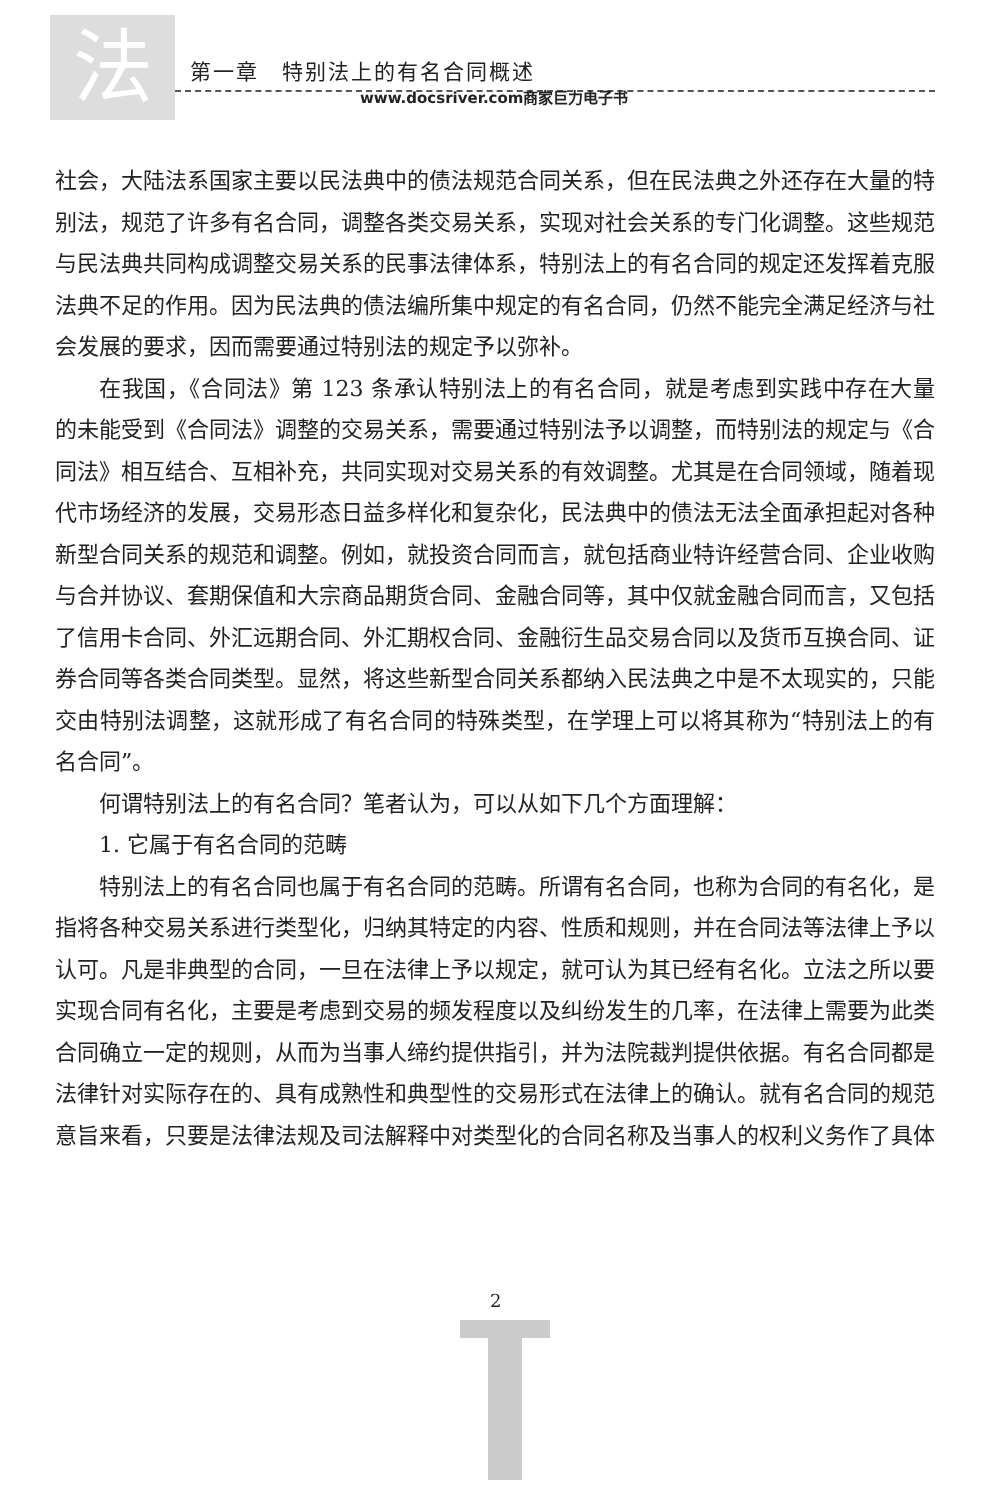法
第一章　特别法上的有名合同概述
www.docsriver.com商家巨力电子书
社会，大陆法系国家主要以民法典中的债法规范合同关系，但在民法典之外还存在大量的特别法，规范了许多有名合同，调整各类交易关系，实现对社会关系的专门化调整。这些规范与民法典共同构成调整交易关系的民事法律体系，特别法上的有名合同的规定还发挥着克服法典不足的作用。因为民法典的债法编所集中规定的有名合同，仍然不能完全满足经济与社会发展的要求，因而需要通过特别法的规定予以弥补。
在我国，《合同法》第 123 条承认特别法上的有名合同，就是考虑到实践中存在大量的未能受到《合同法》调整的交易关系，需要通过特别法予以调整，而特别法的规定与《合同法》相互结合、互相补充，共同实现对交易关系的有效调整。尤其是在合同领域，随着现代市场经济的发展，交易形态日益多样化和复杂化，民法典中的债法无法全面承担起对各种新型合同关系的规范和调整。例如，就投资合同而言，就包括商业特许经营合同、企业收购与合并协议、套期保值和大宗商品期货合同、金融合同等，其中仅就金融合同而言，又包括了信用卡合同、外汇远期合同、外汇期权合同、金融衍生品交易合同以及货币互换合同、证券合同等各类合同类型。显然，将这些新型合同关系都纳入民法典之中是不太现实的，只能交由特别法调整，这就形成了有名合同的特殊类型，在学理上可以将其称为“特别法上的有名合同”。
何谓特别法上的有名合同？笔者认为，可以从如下几个方面理解：
1. 它属于有名合同的范畴
特别法上的有名合同也属于有名合同的范畴。所谓有名合同，也称为合同的有名化，是指将各种交易关系进行类型化，归纳其特定的内容、性质和规则，并在合同法等法律上予以认可。凡是非典型的合同，一旦在法律上予以规定，就可认为其已经有名化。立法之所以要实现合同有名化，主要是考虑到交易的频发程度以及纠纷发生的几率，在法律上需要为此类合同确立一定的规则，从而为当事人缔约提供指引，并为法院裁判提供依据。有名合同都是法律针对实际存在的、具有成熟性和典型性的交易形式在法律上的确认。就有名合同的规范意旨来看，只要是法律法规及司法解释中对类型化的合同名称及当事人的权利义务作了具体
2